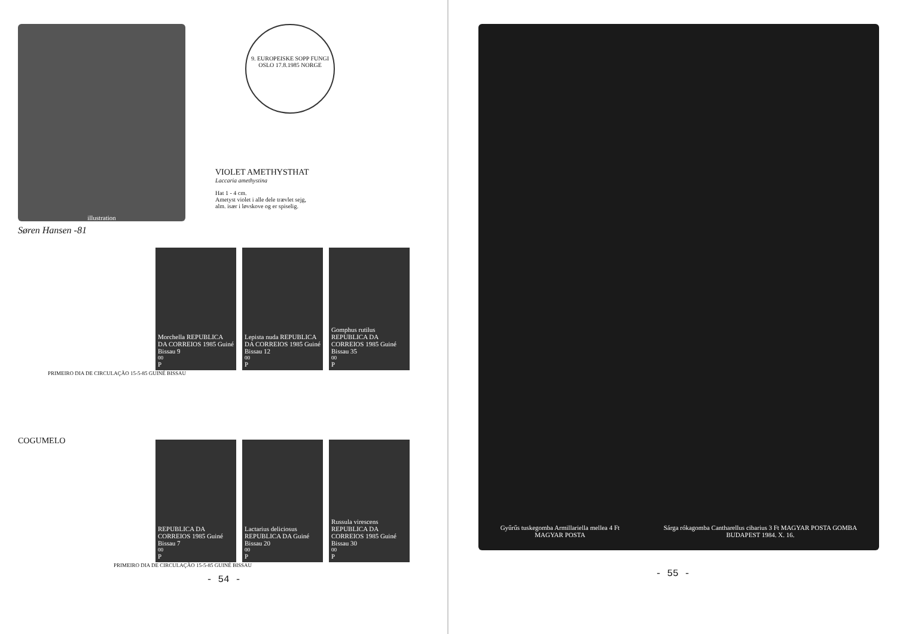illustration
Søren Hansen -81
9. EUROPEISKE SOPP FUNGI OSLO 17.8.1985 NORGE
VIOLET AMETHYSTHAT
Laccaria amethystina
Hat 1 - 4 cm.
Ametyst violet i alle dele trævlet sejg,
alm. især i løvskove og er spiselig.
Morchella REPUBLICA DA CORREIOS 1985 Guiné Bissau 9<sup>00</sup> P
Lepista nuda REPUBLICA DA CORREIOS 1985 Guiné Bissau 12<sup>00</sup> P
Gomphus rutilus REPUBLICA DA CORREIOS 1985 Guiné Bissau 35<sup>00</sup> P
PRIMEIRO DIA DE CIRCULAÇÃO 15-5-85 GUINÉ BISSAU
COGUMELO
REPUBLICA DA CORREIOS 1985 Guiné Bissau 7<sup>00</sup> P
Lactarius deliciosus REPUBLICA DA Guiné Bissau 20<sup>00</sup> P
Russula virescens REPUBLICA DA CORREIOS 1985 Guiné Bissau 30<sup>00</sup> P
PRIMEIRO DIA DE CIRCULAÇÃO 15-5-85 GUINÉ BISSAU
- 54 -
Gyűrűs tuskegomba Armillariella mellea 4 Ft MAGYAR POSTA Sárga rókagomba Cantharellus cibarius 3 Ft MAGYAR POSTA GOMBA BUDAPEST 1984. X. 16.
- 55 -